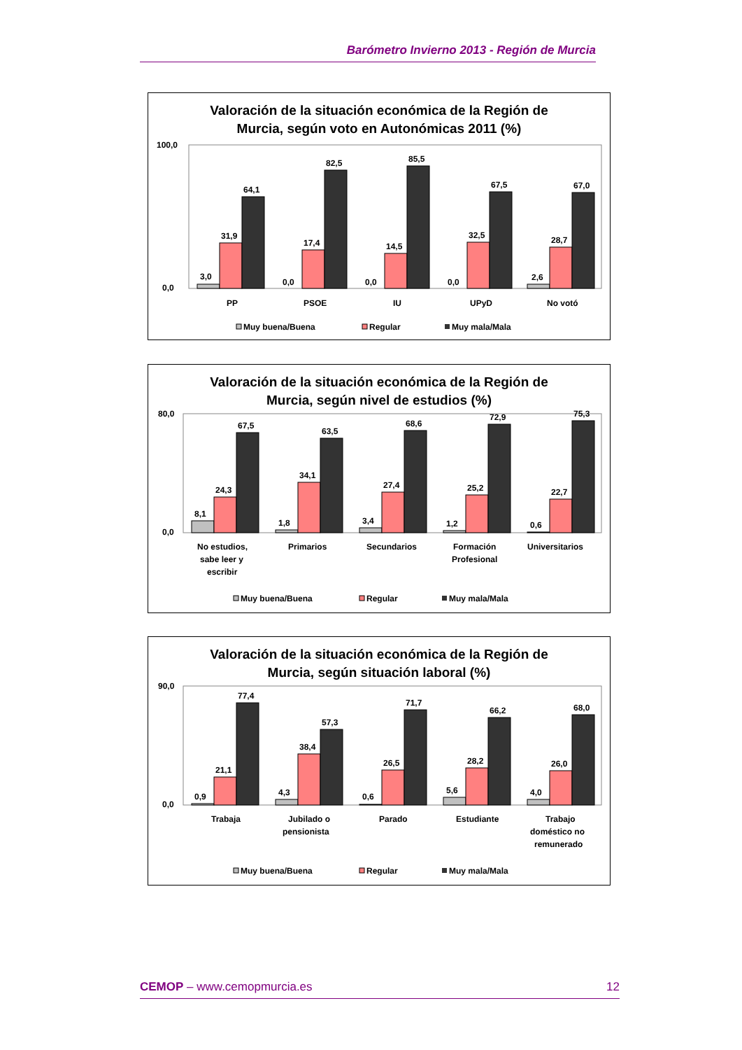Barómetro Invierno 2013 - Región de Murcia
Valoración de la situación económica de la Región de
Murcia, según voto en Autonómicas 2011 (%)
100,0
0,0
3,0
31,9
64,1
0,0
17,4
82,5
0,0
14,5
85,5
0,0
32,5
67,5
2,6
28,7
67,0
PP
PSOE
IU
UPyD
No votó
Muy buena/Buena
Regular
Muy mala/Mala
Valoración de la situación económica de la Región de
Murcia, según nivel de estudios (%)
80,0
0,0
8,1
24,3
67,5
1,8
34,1
63,5
3,4
27,4
68,6
1,2
25,2
72,9
0,6
22,7
75,3
No estudios,
sabe leer y
escribir
Primarios
Secundarios
Formación
Profesional
Universitarios
Muy buena/Buena
Regular
Muy mala/Mala
Valoración de la situación económica de la Región de
Murcia, según situación laboral (%)
90,0
0,0
0,9
21,1
77,4
4,3
38,4
57,3
0,6
26,5
71,7
5,6
28,2
66,2
4,0
26,0
68,0
Trabaja
Jubilado o
pensionista
Parado
Estudiante
Trabajo
doméstico no
remunerado
Muy buena/Buena
Regular
Muy mala/Mala
CEMOP – www.cemopmurcia.es 12